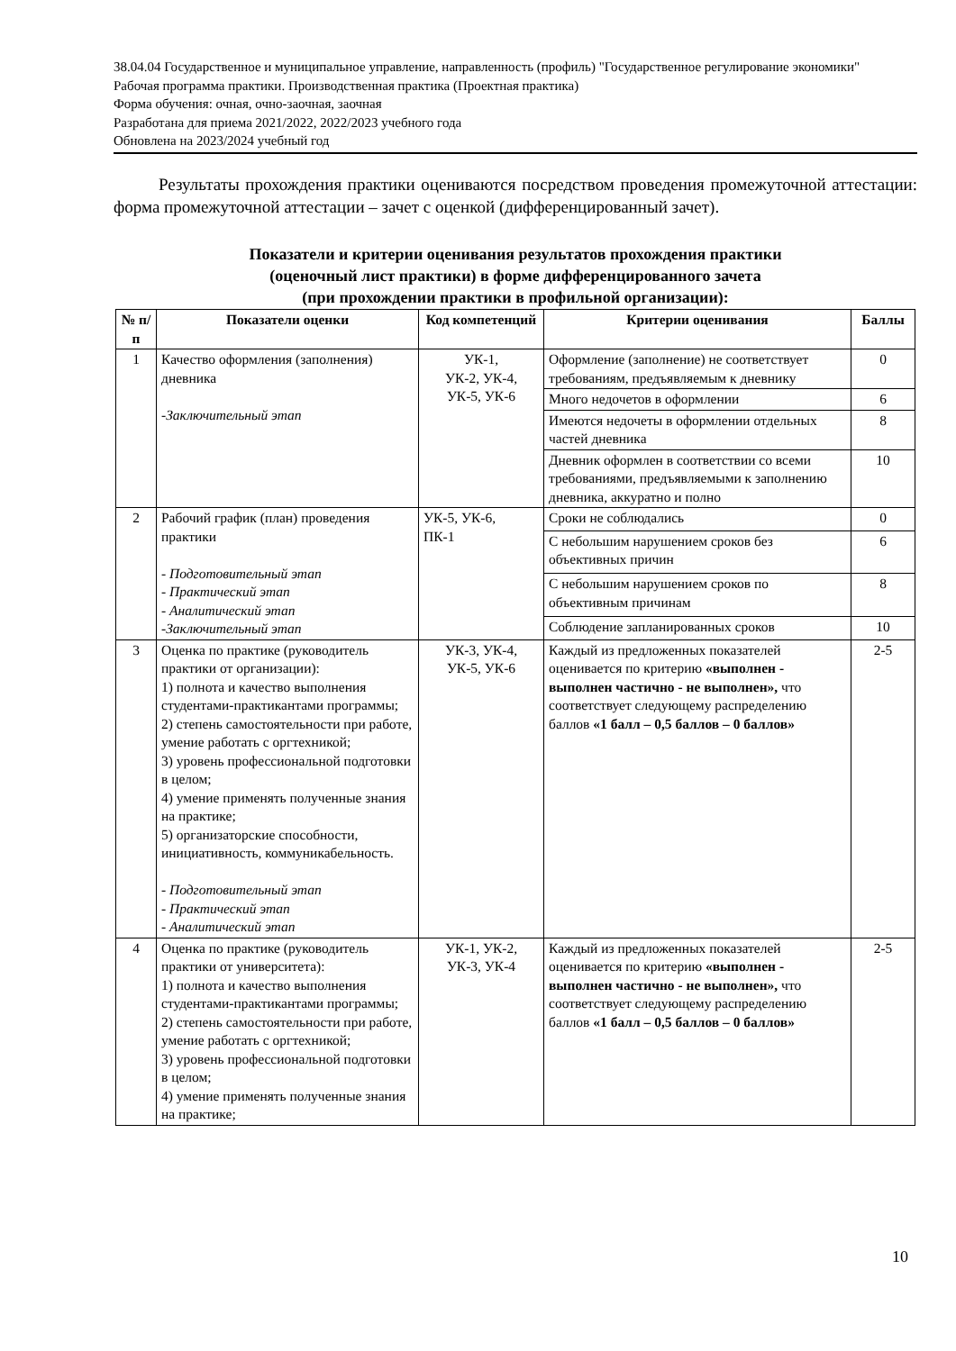38.04.04 Государственное и муниципальное управление, направленность (профиль) "Государственное регулирование экономики"
Рабочая программа практики. Производственная практика (Проектная практика)
Форма обучения: очная, очно-заочная, заочная
Разработана для приема 2021/2022, 2022/2023 учебного года
Обновлена на 2023/2024 учебный год
Результаты прохождения практики оцениваются посредством проведения промежуточной аттестации: форма промежуточной аттестации – зачет с оценкой (дифференцированный зачет).
Показатели и критерии оценивания результатов прохождения практики
(оценочный лист практики) в форме дифференцированного зачета
(при прохождении практики в профильной организации):
| № п/п | Показатели оценки | Код компетенций | Критерии оценивания | Баллы |
| --- | --- | --- | --- | --- |
| 1 | Качество оформления (заполнения) дневника -Заключительный этап | УК-1, УК-2, УК-4, УК-5, УК-6 | Оформление (заполнение) не соответствует требованиям, предъявляемым к дневнику | 0 |
| | | | Много недочетов в оформлении | 6 |
| | | | Имеются недочеты в оформлении отдельных частей дневника | 8 |
| | | | Дневник оформлен в соответствии со всеми требованиями, предъявляемыми к заполнению дневника, аккуратно и полно | 10 |
| 2 | Рабочий график (план) проведения практики - Подготовительный этап - Практический этап - Аналитический этап -Заключительный этап | УК-5, УК-6, ПК-1 | Сроки не соблюдались | 0 |
| | | | С небольшим нарушением сроков без объективных причин | 6 |
| | | | С небольшим нарушением сроков по объективным причинам | 8 |
| | | | Соблюдение запланированных сроков | 10 |
| 3 | Оценка по практике (руководитель практики от организации): 1) полнота и качество выполнения студентами-практикантами программы; 2) степень самостоятельности при работе, умение работать с оргтехникой; 3) уровень профессиональной подготовки в целом; 4) умение применять полученные знания на практике; 5) организаторские способности, инициативность, коммуникабельность. - Подготовительный этап - Практический этап - Аналитический этап | УК-3, УК-4, УК-5, УК-6 | Каждый из предложенных показателей оценивается по критерию «выполнен - выполнен частично - не выполнен», что соответствует следующему распределению баллов «1 балл – 0,5 баллов – 0 баллов» | 2-5 |
| 4 | Оценка по практике (руководитель практики от университета): 1) полнота и качество выполнения студентами-практикантами программы; 2) степень самостоятельности при работе, умение работать с оргтехникой; 3) уровень профессиональной подготовки в целом; 4) умение применять полученные знания на практике; | УК-1, УК-2, УК-3, УК-4 | Каждый из предложенных показателей оценивается по критерию «выполнен - выполнен частично - не выполнен», что соответствует следующему распределению баллов «1 балл – 0,5 баллов – 0 баллов» | 2-5 |
10